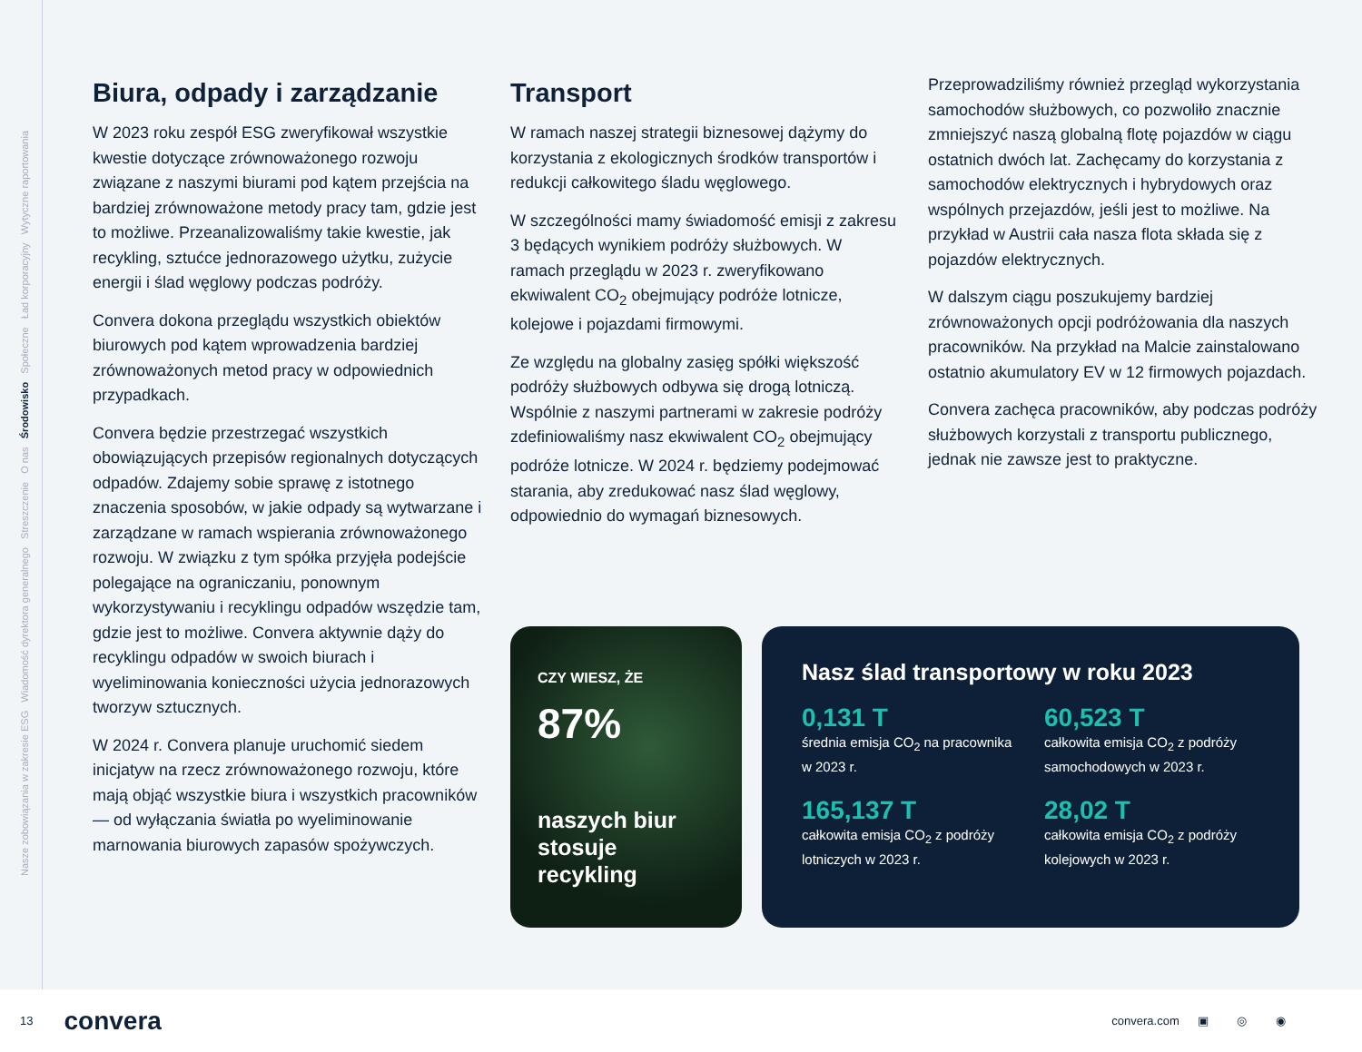Nasze zobowiązania w zakresie ESG Wiadomość dyrektora generalnego Streszczenie O nas Środowisko Społeczne Ład korporacyjny Wytyczne raportowania
Biura, odpady i zarządzanie
W 2023 roku zespół ESG zweryfikował wszystkie kwestie dotyczące zrównoważonego rozwoju związane z naszymi biurami pod kątem przejścia na bardziej zrównoważone metody pracy tam, gdzie jest to możliwe. Przeanalizowaliśmy takie kwestie, jak recykling, sztućce jednorazowego użytku, zużycie energii i ślad węglowy podczas podróży.
Convera dokona przeglądu wszystkich obiektów biurowych pod kątem wprowadzenia bardziej zrównoważonych metod pracy w odpowiednich przypadkach.
Convera będzie przestrzegać wszystkich obowiązujących przepisów regionalnych dotyczących odpadów. Zdajemy sobie sprawę z istotnego znaczenia sposobów, w jakie odpady są wytwarzane i zarządzane w ramach wspierania zrównoważonego rozwoju. W związku z tym spółka przyjęła podejście polegające na ograniczaniu, ponownym wykorzystywaniu i recyklingu odpadów wszędzie tam, gdzie jest to możliwe. Convera aktywnie dąży do recyklingu odpadów w swoich biurach i wyeliminowania konieczności użycia jednorazowych tworzyw sztucznych.
W 2024 r. Convera planuje uruchomić siedem inicjatyw na rzecz zrównoważonego rozwoju, które mają objąć wszystkie biura i wszystkich pracowników — od wyłączania światła po wyeliminowanie marnowania biurowych zapasów spożywczych.
Transport
W ramach naszej strategii biznesowej dążymy do korzystania z ekologicznych środków transportów i redukcji całkowitego śladu węglowego.
W szczególności mamy świadomość emisji z zakresu 3 będących wynikiem podróży służbowych. W ramach przeglądu w 2023 r. zweryfikowano ekwiwalent CO<sub>2</sub> obejmujący podróże lotnicze, kolejowe i pojazdami firmowymi.
Ze względu na globalny zasięg spółki większość podróży służbowych odbywa się drogą lotniczą. Wspólnie z naszymi partnerami w zakresie podróży zdefiniowaliśmy nasz ekwiwalent CO<sub>2</sub> obejmujący podróże lotnicze. W 2024 r. będziemy podejmować starania, aby zredukować nasz ślad węglowy, odpowiednio do wymagań biznesowych.
Przeprowadziliśmy również przegląd wykorzystania samochodów służbowych, co pozwoliło znacznie zmniejszyć naszą globalną flotę pojazdów w ciągu ostatnich dwóch lat. Zachęcamy do korzystania z samochodów elektrycznych i hybrydowych oraz wspólnych przejazdów, jeśli jest to możliwe. Na przykład w Austrii cała nasza flota składa się z pojazdów elektrycznych.
W dalszym ciągu poszukujemy bardziej zrównoważonych opcji podróżowania dla naszych pracowników. Na przykład na Malcie zainstalowano ostatnio akumulatory EV w 12 firmowych pojazdach.
Convera zachęca pracowników, aby podczas podróży służbowych korzystali z transportu publicznego, jednak nie zawsze jest to praktyczne.
CZY WIESZ, ŻE
87%
naszych biur stosuje recykling
Nasz ślad transportowy w roku 2023
0,131 T
średnia emisja CO<sub>2</sub> na pracownika w 2023 r.
60,523 T
całkowita emisja CO<sub>2</sub> z podróży samochodowych w 2023 r.
165,137 T
całkowita emisja CO<sub>2</sub> z podróży lotniczych w 2023 r.
28,02 T
całkowita emisja CO<sub>2</sub> z podróży kolejowych w 2023 r.
13 convera convera.com ▣ ◎ ◉